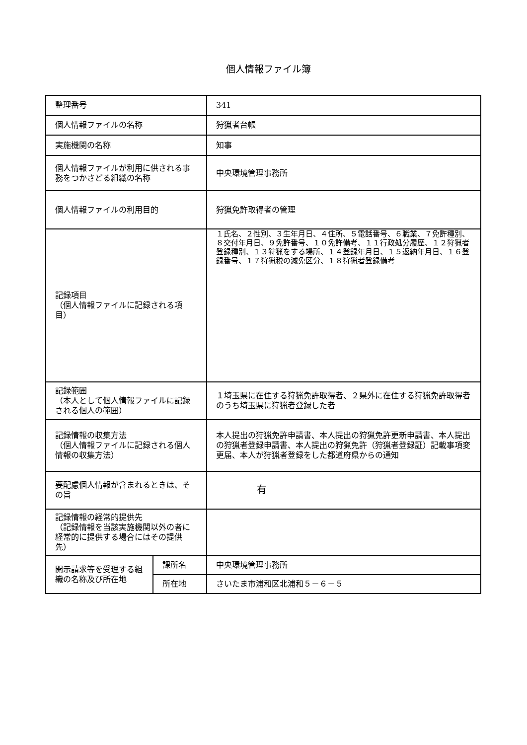個人情報ファイル簿
| 整理番号 | | 341 |
| 個人情報ファイルの名称 | | 狩猟者台帳 |
| 実施機関の名称 | | 知事 |
| 個人情報ファイルが利用に供される事務をつかさどる組織の名称 | | 中央環境管理事務所 |
| 個人情報ファイルの利用目的 | | 狩猟免許取得者の管理 |
| 記録項目 （個人情報ファイルに記録される項目） | | １氏名、２性別、３生年月日、４住所、５電話番号、６職業、７免許種別、８交付年月日、９免許番号、１０免許備考、１１行政処分履歴、１２狩猟者登録種別、１３狩猟をする場所、１４登録年月日、１５返納年月日、１６登録番号、１７狩猟税の減免区分、１８狩猟者登録備考 |
| 記録範囲 （本人として個人情報ファイルに記録される個人の範囲） | | １埼玉県に在住する狩猟免許取得者、２県外に在住する狩猟免許取得者のうち埼玉県に狩猟者登録した者 |
| 記録情報の収集方法 （個人情報ファイルに記録される個人情報の収集方法） | | 本人提出の狩猟免許申請書、本人提出の狩猟免許更新申請書、本人提出の狩猟者登録申請書、本人提出の狩猟免許（狩猟者登録証）記載事項変更届、本人が狩猟者登録をした都道府県からの通知 |
| 要配慮個人情報が含まれるときは、その旨 | | 有 |
| 記録情報の経常的提供先 （記録情報を当該実施機関以外の者に経常的に提供する場合にはその提供先） | | |
| 開示請求等を受理する組織の名称及び所在地 | 課所名 | 中央環境管理事務所 |
| | 所在地 | さいたま市浦和区北浦和５－６－５ |